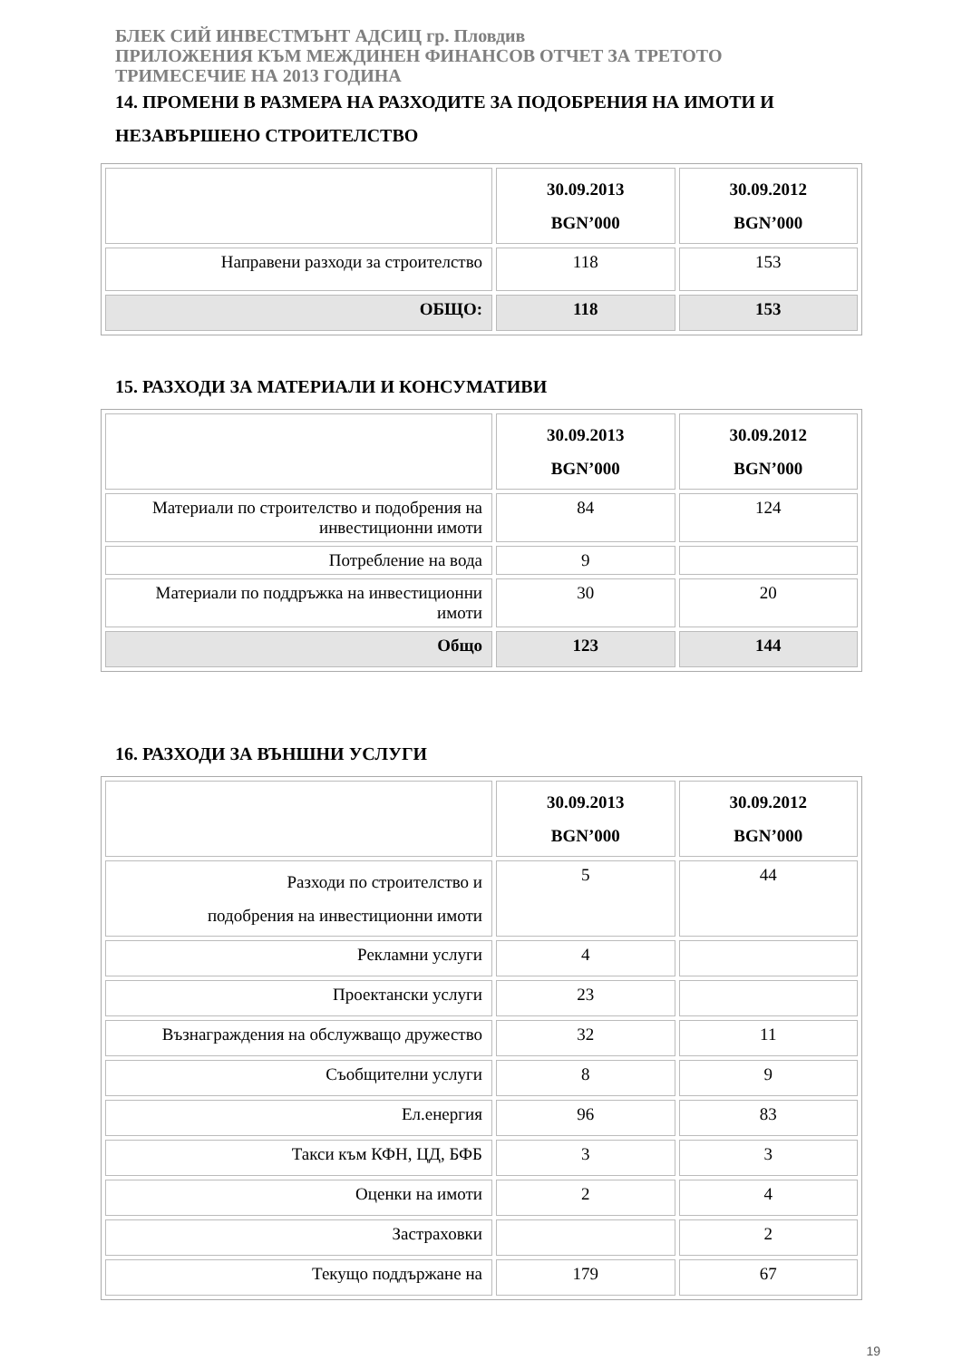БЛЕК СИЙ ИНВЕСТМЪНТ АДСИЦ гр. Пловдив
ПРИЛОЖЕНИЯ КЪМ МЕЖДИНЕН ФИНАНСОВ ОТЧЕТ ЗА ТРЕТОТО
ТРИМЕСЕЧИЕ НА 2013 ГОДИНА
14. ПРОМЕНИ В РАЗМЕРА НА РАЗХОДИТЕ ЗА ПОДОБРЕНИЯ НА ИМОТИ И
НЕЗАВЪРШЕНО СТРОИТЕЛСТВО
| | 30.09.2013 BGN’000 | 30.09.2012 BGN’000 |
| Направени разходи за строителство | 118 | 153 |
| ОБЩО: | 118 | 153 |
15. РАЗХОДИ ЗА МАТЕРИАЛИ И КОНСУМАТИВИ
| | 30.09.2013 BGN’000 | 30.09.2012 BGN’000 |
| Материали по строителство и подобрения на инвестиционни имоти | 84 | 124 |
| Потребление на вода | 9 | |
| Материали по поддръжка на инвестиционни имоти | 30 | 20 |
| Общо | 123 | 144 |
16. РАЗХОДИ ЗА ВЪНШНИ УСЛУГИ
| | 30.09.2013 BGN’000 | 30.09.2012 BGN’000 |
| Разходи по строителство и подобрения на инвестиционни имоти | 5 | 44 |
| Рекламни услуги | 4 | |
| Проектански услуги | 23 | |
| Възнаграждения на обслужващо дружество | 32 | 11 |
| Съобщителни услуги | 8 | 9 |
| Ел.енергия | 96 | 83 |
| Такси към КФН, ЦД, БФБ | 3 | 3 |
| Оценки на имоти | 2 | 4 |
| Застраховки | | 2 |
| Текущо поддържане на | 179 | 67 |
19